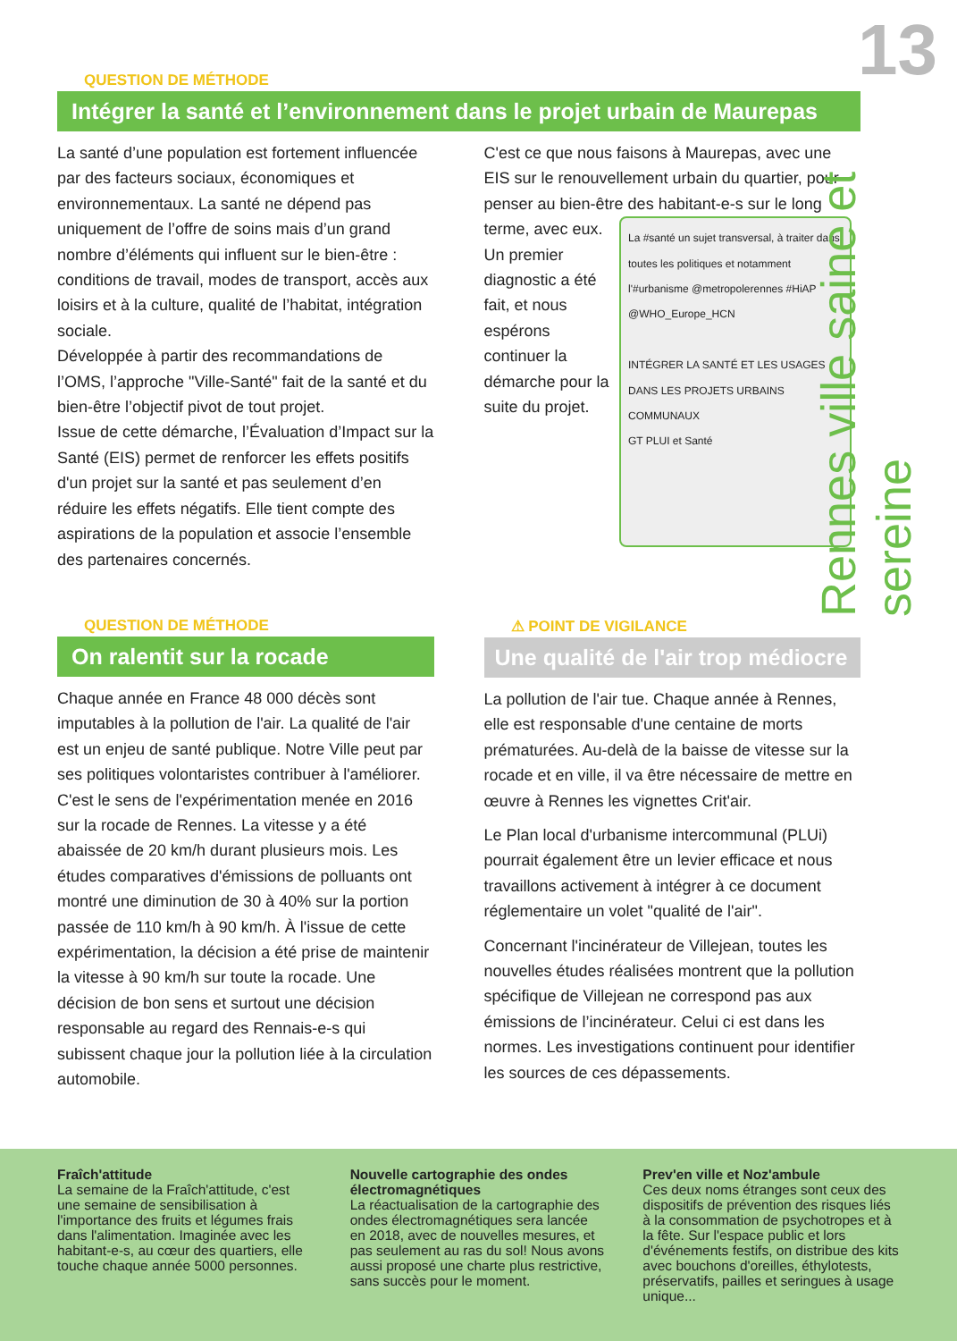13
Rennes ville saine et sereine
QUESTION DE MÉTHODE
Intégrer la santé et l’environnement dans le projet urbain de Maurepas
La santé d’une population est fortement influencée par des facteurs sociaux, économiques et environnementaux. La santé ne dépend pas uniquement de l’offre de soins mais d’un grand nombre d’éléments qui influent sur le bien-être : conditions de travail, modes de transport, accès aux loisirs et à la culture, qualité de l’habitat, intégration sociale.
Développée à partir des recommandations de l’OMS, l’approche "Ville-Santé" fait de la santé et du bien-être l’objectif pivot de tout projet.
Issue de cette démarche, l’Évaluation d’Impact sur la Santé (EIS) permet de renforcer les effets positifs d'un projet sur la santé et pas seulement d’en réduire les effets négatifs. Elle tient compte des aspirations de la population et associe l’ensemble des partenaires concernés.
C'est ce que nous faisons à Maurepas, avec une EIS sur le renouvellement urbain du quartier, pour penser au bien-être des habitant-e-s sur le long terme, avec eux. La #santé un sujet transversal, à traiter dans toutes les politiques et notamment l'#urbanisme @metropolerennes #HiAP @WHO_Europe_HCN
INTÉGRER LA SANTÉ ET LES USAGES DANS LES PROJETS URBAINS COMMUNAUX
GT PLUI et Santé Un premier diagnostic a été fait, et nous espérons continuer la démarche pour la suite du projet.
QUESTION DE MÉTHODE
On ralentit sur la rocade
Chaque année en France 48 000 décès sont imputables à la pollution de l'air. La qualité de l'air est un enjeu de santé publique. Notre Ville peut par ses politiques volontaristes contribuer à l'améliorer. C'est le sens de l'expérimentation menée en 2016 sur la rocade de Rennes. La vitesse y a été abaissée de 20 km/h durant plusieurs mois. Les études comparatives d'émissions de polluants ont montré une diminution de 30 à 40% sur la portion passée de 110 km/h à 90 km/h. À l'issue de cette expérimentation, la décision a été prise de maintenir la vitesse à 90 km/h sur toute la rocade. Une décision de bon sens et surtout une décision responsable au regard des Rennais-e-s qui subissent chaque jour la pollution liée à la circulation automobile.
⚠ POINT DE VIGILANCE
Une qualité de l'air trop médiocre
La pollution de l'air tue. Chaque année à Rennes, elle est responsable d'une centaine de morts prématurées. Au-delà de la baisse de vitesse sur la rocade et en ville, il va être nécessaire de mettre en œuvre à Rennes les vignettes Crit'air.
Le Plan local d'urbanisme intercommunal (PLUi) pourrait également être un levier efficace et nous travaillons activement à intégrer à ce document réglementaire un volet "qualité de l'air".
Concernant l'incinérateur de Villejean, toutes les nouvelles études réalisées montrent que la pollution spécifique de Villejean ne correspond pas aux émissions de l’incinérateur. Celui ci est dans les normes. Les investigations continuent pour identifier les sources de ces dépassements.
Fraîch'attitude
La semaine de la Fraîch'attitude, c'est une semaine de sensibilisation à l'importance des fruits et légumes frais dans l'alimentation. Imaginée avec les habitant-e-s, au cœur des quartiers, elle touche chaque année 5000 personnes.
Nouvelle cartographie des ondes électromagnétiques
La réactualisation de la cartographie des ondes électromagnétiques sera lancée en 2018, avec de nouvelles mesures, et pas seulement au ras du sol! Nous avons aussi proposé une charte plus restrictive, sans succès pour le moment.
Prev'en ville et Noz'ambule
Ces deux noms étranges sont ceux des dispositifs de prévention des risques liés à la consommation de psychotropes et à la fête. Sur l'espace public et lors d'événements festifs, on distribue des kits avec bouchons d'oreilles, éthylotests, préservatifs, pailles et seringues à usage unique...